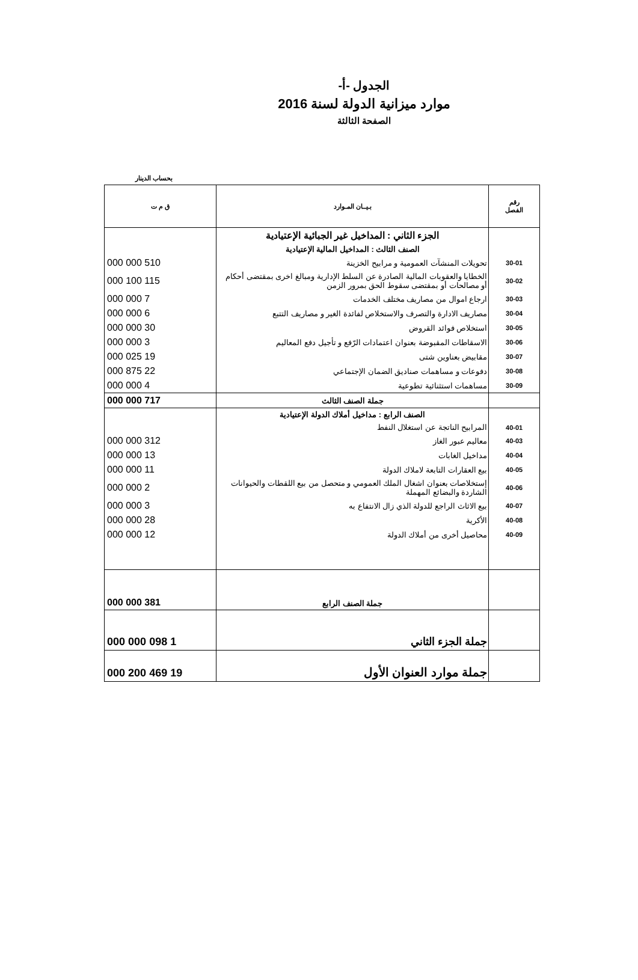الجدول -أ-
موارد ميزانية الدولة لسنة 2016
الصفحة الثالثة
بحساب الدينار
| رقم الفصل | بـيــان المـوارد | ق م ت |
| --- | --- | --- |
| | الجزء الثاني : المداخيل غير الجبائية الإعتيادية | |
| | الصنف الثالث : المداخيل المالية الإعتيادية | |
| 30-01 | تحويلات المنشآت العمومية و مرابيح الخزينة | 510 000 000 |
| 30-02 | الخطايا والعقوبات المالية الصادرة عن السلط الإدارية ومبالغ اخرى بمقتضى أحكام أو مصالحات أو بمقتضى سقوط الحق بمرور الزمن | 115 100 000 |
| 30-03 | ارجاع اموال من مصاريف مختلف الخدمات | 7 000 000 |
| 30-04 | مصاريف الادارة والتصرف والاستخلاص لفائدة الغير و مصاريف التتبع | 6 000 000 |
| 30-05 | استخلاص فوائد القروض | 30 000 000 |
| 30-06 | الاسقاطات المقبوضة بعنوان اعتمادات الرّفع و تأجيل دفع المعاليم | 3 000 000 |
| 30-07 | مقابيض بعناوين شتى | 19 025 000 |
| 30-08 | دفوعات و مساهمات صناديق الضمان الإجتماعي | 22 875 000 |
| 30-09 | مساهمات استثنائية تطوعية | 4 000 000 |
| | جملة الصنف الثالث | 717 000 000 |
| | الصنف الرابع : مداخيل أملاك الدولة الإعتيادية | |
| 40-01 | المرابيح الناتجة عن استغلال النفط | |
| 40-03 | معاليم عبور الغاز | 312 000 000 |
| 40-04 | مداخيل الغابات | 13 000 000 |
| 40-05 | بيع العقارات التابعة لاملاك الدولة | 11 000 000 |
| 40-06 | إستخلاصات بعنوان اشغال الملك العمومي و متحصل من بيع اللقطات والحيوانات الشاردة والبضائع المهملة | 2 000 000 |
| 40-07 | بيع الاثاث الراجع للدولة الذي زال الانتفاع به | 3 000 000 |
| 40-08 | الأكرية | 28 000 000 |
| 40-09 | محاصيل أخرى من أملاك الدولة | 12 000 000 |
| | جملة الصنف الرابع | 381 000 000 |
| | جملة الجزء الثاني | 1 098 000 000 |
| | جملة موارد العنوان الأول | 19 469 200 000 |